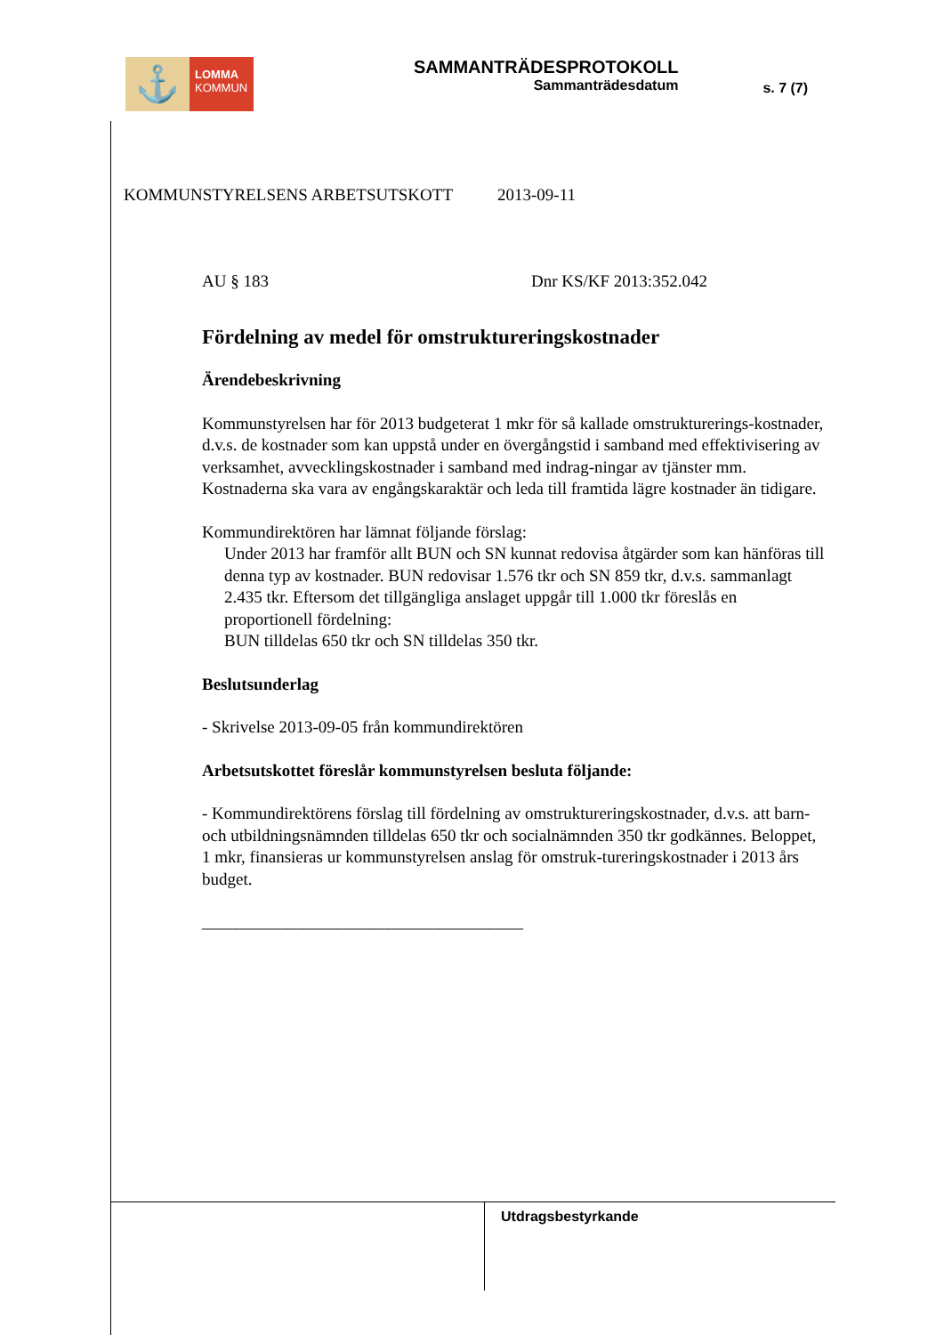⚓
LOMMA
KOMMUN
SAMMANTRÄDESPROTOKOLL
Sammanträdesdatum
s. 7 (7)
KOMMUNSTYRELSENS ARBETSUTSKOTT 2013-09-11
AU § 183 Dnr KS/KF 2013:352.042
Fördelning av medel för omstruktureringskostnader
Ärendebeskrivning
Kommunstyrelsen har för 2013 budgeterat 1 mkr för så kallade omstrukturerings-kostnader, d.v.s. de kostnader som kan uppstå under en övergångstid i samband med effektivisering av verksamhet, avvecklingskostnader i samband med indrag-ningar av tjänster mm. Kostnaderna ska vara av engångskaraktär och leda till framtida lägre kostnader än tidigare.
Kommundirektören har lämnat följande förslag:
Under 2013 har framför allt BUN och SN kunnat redovisa åtgärder som kan hänföras till denna typ av kostnader. BUN redovisar 1.576 tkr och SN 859 tkr, d.v.s. sammanlagt 2.435 tkr. Eftersom det tillgängliga anslaget uppgår till 1.000 tkr föreslås en proportionell fördelning:
BUN tilldelas 650 tkr och SN tilldelas 350 tkr.
Beslutsunderlag
- Skrivelse 2013-09-05 från kommundirektören
Arbetsutskottet föreslår kommunstyrelsen besluta följande:
- Kommundirektörens förslag till fördelning av omstruktureringskostnader, d.v.s. att barn- och utbildningsnämnden tilldelas 650 tkr och socialnämnden 350 tkr godkännes. Beloppet, 1 mkr, finansieras ur kommunstyrelsen anslag för omstruk-tureringskostnader i 2013 års budget.
______________________________________
Utdragsbestyrkande